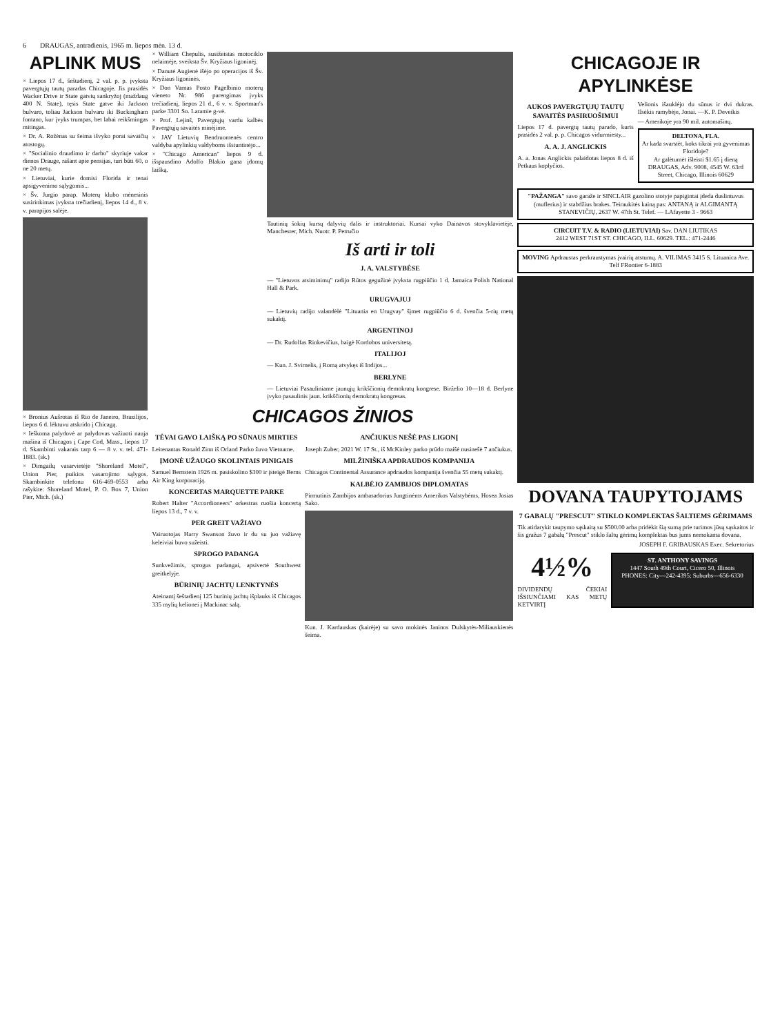6 DRAUGAS, antradienis, 1965 m. liepos mėn. 13 d.
APLINK MUS
× Liepos 17 d., šeštadienį, 2 val. p. p. įvyksta pavergtųjų tautų paradas Chicagoje. Jis prasidės Wacker Drive ir State gatvių sankryžoj (maždaug 400 N. State), tęsis State gatve iki Jackson bulvaro, toliau Jackson bulvaru iki Buckingham fontano, kur įvyks trumpas, bet labai reikšmingas mitingas.
× Dr. A. Rožėnas su šeima išvyko porai savaičių atostogų.
× "Socialinio draudimo ir darbo" skyriuje vakar dienos Drauge, rašant apie pensijas, turi būti 60, o ne 20 metų.
× Lietuviai, kurie domisi Florida ir tenai apsigyvenimo sąlygomis...
× Šv. Jurgio parap. Moterų klubo mėnesinis susirinkimas įvyksta trečiadienį, liepos 14 d., 8 v. v. parapijos salėje.
× Bronius Aušrotas iš Rio de Janeiro, Brazilijos, liepos 6 d. lėktuvu atskrido į Chicagą.
× Ieškoma palydovė ar palydovas važiuoti nauja mašina iš Chicagos į Cape Cod, Mass., liepos 17 d. Skambinti vakarais tarp 6 — 8 v. v. tel. 471-1883. (sk.)
× Dimgailų vasarvietėje "Shoreland Motel", Union Pier, puikios vasarojimo sąlygos. Skambinkite telefonu 616-469-0553 arba rašykite: Shoreland Motel, P. O. Box 7, Union Pier, Mich. (sk.)
× William Chepulis, susižeistas motociklo nelaimėje, sveiksta Šv. Kryžiaus ligoninėj.
× Danutė Augienė išėjo po operacijos iš Šv. Kryžiaus ligoninės.
× Don Varnas Posto Pagelbinio moterų vieneto Nr. 986 parengimas įvyks trečiadienį, liepos 21 d., 6 v. v. Sportman's parke 3301 So. Laramie g-vė.
× Prof. Lejinš, Pavergtųjų vardu kalbės Pavergtųjų savaitės minėjime.
× JAV Lietuvių Bendruomenės centro valdyba apylinkių valdyboms išsiuntinėjo...
× "Chicago American" liepos 9 d. išspausdino Adolfo Blakio gana įdomų laišką.
Tautinių šokių kursų dalyvių dalis ir instruktoriai. Kursai vyko Dainavos stovyklavietėje, Manchester, Mich. Nuotr. P. Petručio
Iš arti ir toli
J. A. VALSTYBĖSE
— "Lietuvos atsiminimų" radijo Rūtos gegužinė įvyksta rugpiūčio 1 d. Jamaica Polish National Hall & Park.
URUGVAJUJ
— Lietuvių radijo valandėlė "Lituania en Urugvay" šįmet rugpiūčio 6 d. švenčia 5-rių metų sukaktį.
ARGENTINOJ
— Dr. Rudolfas Rinkevičius, baigė Kordobos universitetą.
ITALIJOJ
— Kun. J. Svirnelis, į Romą atvykęs iš Indijos...
BERLYNE
— Lietuviai Pasauliniame jaunųjų krikščionių demokratų kongrese. Birželio 10—18 d. Berlyne įvyko pasaulinis jaun. krikščionių demokratų kongresas.
CHICAGOS ŽINIOS
TĖVAI GAVO LAIŠKĄ PO SŪNAUS MIRTIES
Leitenantas Ronald Zinn iš Orland Parko žuvo Vietname.
ĮMONĖ UŽAUGO SKOLINTAIS PINIGAIS
Samuel Bernstein 1926 m. pasiskolino $300 ir įsteigė Berns Air King korporaciją.
KONCERTAS MARQUETTE PARKE
Robert Halter "Accordioneers" orkestras ruošia koncertą liepos 13 d., 7 v. v.
PER GREIT VAŽIAVO
Vairuotojas Harry Swanson žuvo ir du su juo važiavę keleiviai buvo sužeisti.
SPROGO PADANGA
Sunkvežimis, sprogus padangai, apsivertė Southwest greitkelyje.
BŪRINIŲ JACHTŲ LENKTYNĖS
Ateinantį šeštadienį 125 burinių jachtų išplauks iš Chicagos 335 mylių kelionei į Mackinac salą.
ANČIUKUS NEŠĖ PAS LIGONĮ
Joseph Zuber, 2021 W. 17 St., iš McKinley parko prūdo maišė nusinešė 7 ančiukus.
MILŽINIŠKA APDRAUDOS KOMPANIJA
Chicagos Continental Assurance apdraudos kompanija švenčia 55 metų sukaktį.
KALBĖJO ZAMBIJOS DIPLOMATAS
Pirmutinis Zambijos ambasadorius Jungtinėms Amerikos Valstybėms, Hosea Josias Sako.
Kun. J. Kardauskas (kairėje) su savo mokinės Janinos Dulskytės-Miliauskienės šeima.
CHICAGOJE IR APYLINKĖSE
AUKOS PAVERGTŲJŲ TAUTŲ SAVAITĖS PASIRUOŠIMUI
Liepos 17 d. pavergtų tautų parado, kuris prasidės 2 val. p. p. Chicagos vidurmiesty...
A. A. J. ANGLICKIS
A. a. Jonas Anglickis palaidotas liepos 8 d. iš Petkaus koplyčios.
Velionis išaukléjo du sūnus ir dvi dukras. Ilsėkis ramybėje, Jonai. —K. P. Deveikis
— Amerikoje yra 90 mil. automašinų.
DELTONA, FLA.
Ar kada svarstėt, koks tikrai yra gyvenimas Floridoje?
Ar galėtumėt išleisti $1.65 į dieną
DRAUGAS, Adv. 9008, 4545 W. 63rd Street, Chicago, Illinois 60629
"PAŽANGA" savo garaže ir SINCLAIR gazolino stotyje papigintai įdeda duslintuvus (muflerius) ir stabdžius brakes. Teiraukitės kainą pas: ANTANĄ ir ALGIMANTĄ STANEVIČIŲ, 2637 W. 47th St. Telef. — LAfayette 3 - 9663
CIRCUIT T.V. & RADIO (LIETUVIAI) Sav. DAN LIUTIKAS
2412 WEST 71ST ST. CHICAGO, ILL. 60629. TEL.: 471-2446
MOVING Apdraustas perkraustymas įvairių atstumų. A. VILIMAS 3415 S. Lituanica Ave. Telf FRontier 6-1883
DOVANA TAUPYTOJAMS
7 GABALŲ "PRESCUT" STIKLO KOMPLEKTAS ŠALTIEMS GĖRIMAMS
Tik atidarykit taupymo sąskaitą su $500.00 arba pridėkit šią sumą prie turimos jūsų sąskaitos ir šis gražus 7 gabalų "Prescut" stiklo šaltų gėrimų komplektas bus jums nemokama dovana.
JOSEPH F. GRIBAUSKAS Exec. Sekretorius
4½%
DIVIDENDŲ ČEKIAI IŠSIUNČIAMI KAS METŲ KETVIRTĮ
ST. ANTHONY SAVINGS
1447 South 49th Court, Cicero 50, Illinois
PHONES: City—242-4395; Suburbs—656-6330